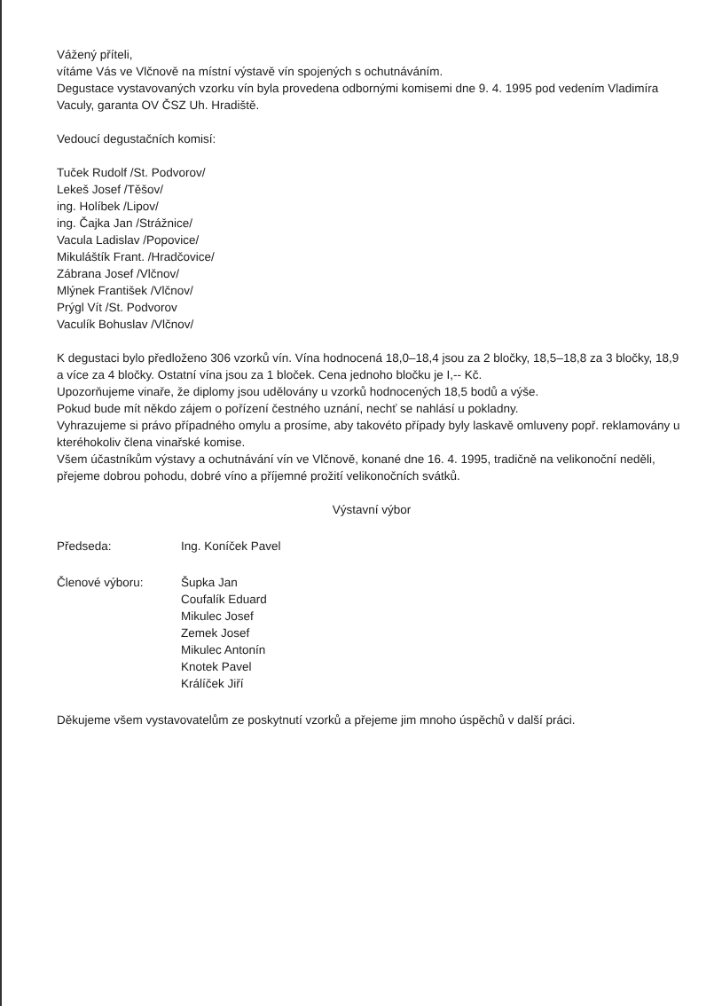Vážený příteli,
vítáme Vás ve Vlčnově na místní výstavě vín spojených s ochutnáváním.
Degustace vystavovaných vzorku vín byla provedena odbornými komisemi dne 9. 4. 1995 pod vedením Vladimíra Vaculy, garanta OV ČSZ Uh. Hradiště.
Vedoucí degustačních komisí:
Tuček Rudolf /St. Podvorov/
Lekeš Josef /Těšov/
ing. Holíbek /Lipov/
ing. Čajka Jan /Strážnice/
Vacula Ladislav /Popovice/
Mikuláštík Frant. /Hradčovice/
Zábrana Josef /Vlčnov/
Mlýnek František /Vlčnov/
Prýgl Vít /St. Podvorov
Vaculík Bohuslav /Vlčnov/
K degustaci bylo předloženo 306 vzorků vín. Vína hodnocená 18,0–18,4 jsou za 2 bločky, 18,5–18,8 za 3 bločky, 18,9 a více za 4 bločky. Ostatní vína jsou za 1 bloček. Cena jednoho bločku je I,-- Kč.
Upozorňujeme vinaře, že diplomy jsou udělovány u vzorků hodnocených 18,5 bodů a výše.
Pokud bude mít někdo zájem o pořízení čestného uznání, nechť se nahlásí u pokladny.
Vyhrazujeme si právo případného omylu a prosíme, aby takovéto případy byly laskavě omluveny popř. reklamovány u kteréhokoliv člena vinařské komise.
Všem účastníkům výstavy a ochutnávání vín ve Vlčnově, konané dne 16. 4. 1995, tradičně na velikonoční neděli, přejeme dobrou pohodu, dobré víno a příjemné prožití velikonočních svátků.
Výstavní výbor
Předseda: Ing. Koníček Pavel
Členové výboru: Šupka Jan
Coufalík Eduard
Mikulec Josef
Zemek Josef
Mikulec Antonín
Knotek Pavel
Králíček Jiří
Děkujeme všem vystavovatelům ze poskytnutí vzorků a přejeme jim mnoho úspěchů v další práci.